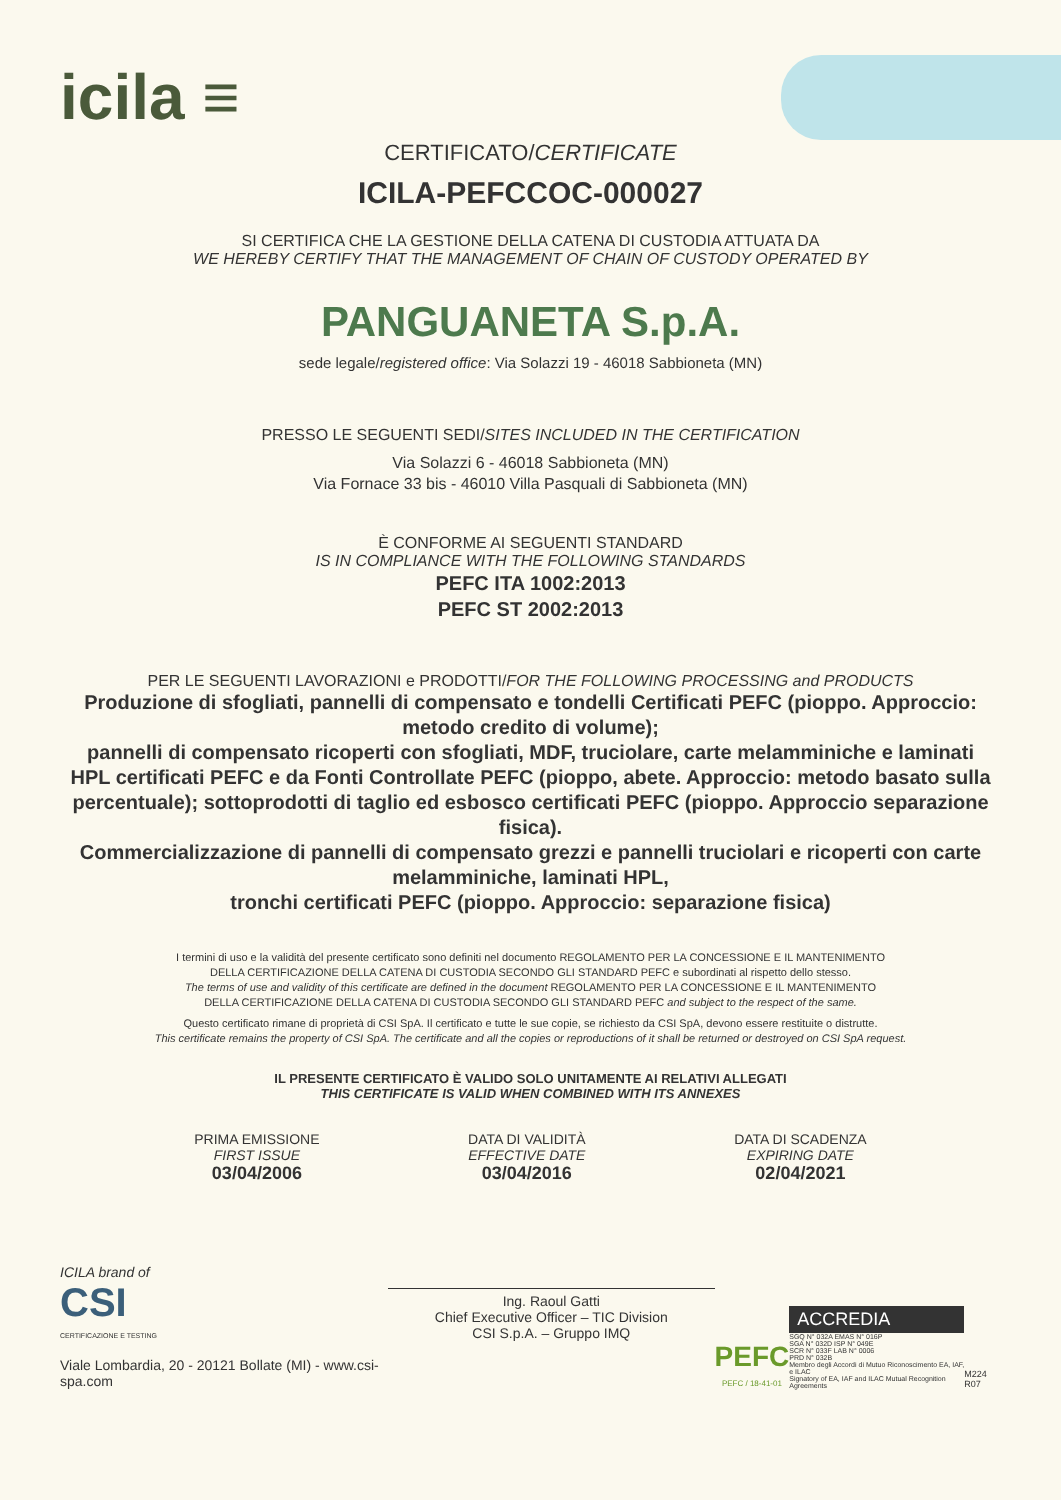icila ≡
CERTIFICATO/CERTIFICATE
ICILA-PEFCCOC-000027
SI CERTIFICA CHE LA GESTIONE DELLA CATENA DI CUSTODIA ATTUATA DA
WE HEREBY CERTIFY THAT THE MANAGEMENT OF CHAIN OF CUSTODY OPERATED BY
PANGUANETA S.p.A.
sede legale/registered office: Via Solazzi 19 - 46018 Sabbioneta (MN)
PRESSO LE SEGUENTI SEDI/SITES INCLUDED IN THE CERTIFICATION
Via Solazzi 6 - 46018 Sabbioneta (MN)
Via Fornace 33 bis - 46010 Villa Pasquali di Sabbioneta (MN)
È CONFORME AI SEGUENTI STANDARD
IS IN COMPLIANCE WITH THE FOLLOWING STANDARDS
PEFC ITA 1002:2013
PEFC ST 2002:2013
PER LE SEGUENTI LAVORAZIONI e PRODOTTI/FOR THE FOLLOWING PROCESSING and PRODUCTS
Produzione di sfogliati, pannelli di compensato e tondelli Certificati PEFC (pioppo. Approccio: metodo credito di volume);
pannelli di compensato ricoperti con sfogliati, MDF, truciolare, carte melamminiche e laminati HPL certificati PEFC e da Fonti Controllate PEFC (pioppo, abete. Approccio: metodo basato sulla percentuale); sottoprodotti di taglio ed esbosco certificati PEFC (pioppo. Approccio separazione fisica).
Commercializzazione di pannelli di compensato grezzi e pannelli truciolari e ricoperti con carte melamminiche, laminati HPL,
tronchi certificati PEFC (pioppo. Approccio: separazione fisica)
I termini di uso e la validità del presente certificato sono definiti nel documento REGOLAMENTO PER LA CONCESSIONE E IL MANTENIMENTO
DELLA CERTIFICAZIONE DELLA CATENA DI CUSTODIA SECONDO GLI STANDARD PEFC e subordinati al rispetto dello stesso.
The terms of use and validity of this certificate are defined in the document REGOLAMENTO PER LA CONCESSIONE E IL MANTENIMENTO
DELLA CERTIFICAZIONE DELLA CATENA DI CUSTODIA SECONDO GLI STANDARD PEFC and subject to the respect of the same.
Questo certificato rimane di proprietà di CSI SpA. Il certificato e tutte le sue copie, se richiesto da CSI SpA, devono essere restituite o distrutte.
This certificate remains the property of CSI SpA. The certificate and all the copies or reproductions of it shall be returned or destroyed on CSI SpA request.
IL PRESENTE CERTIFICATO È VALIDO SOLO UNITAMENTE AI RELATIVI ALLEGATI
THIS CERTIFICATE IS VALID WHEN COMBINED WITH ITS ANNEXES
PRIMA EMISSIONE
FIRST ISSUE
03/04/2006
DATA DI VALIDITÀ
EFFECTIVE DATE
03/04/2016
DATA DI SCADENZA
EXPIRING DATE
02/04/2021
ICILA brand of
CSI
CERTIFICAZIONE E TESTING
Viale Lombardia, 20 - 20121 Bollate (MI) - www.csi-spa.com
Ing. Raoul Gatti
Chief Executive Officer – TIC Division
CSI S.p.A. – Gruppo IMQ
PEFC
PEFC / 18-41-01
ACCREDIA
SGQ N° 032A EMAS N° 016P
SGA N° 032D ISP N° 049E
SCR N° 033F LAB N° 0006
PRD N° 032B
Membro degli Accordi di Mutuo Riconoscimento EA, IAF, e ILAC
Signatory of EA, IAF and ILAC Mutual Recognition Agreements
M224 R07